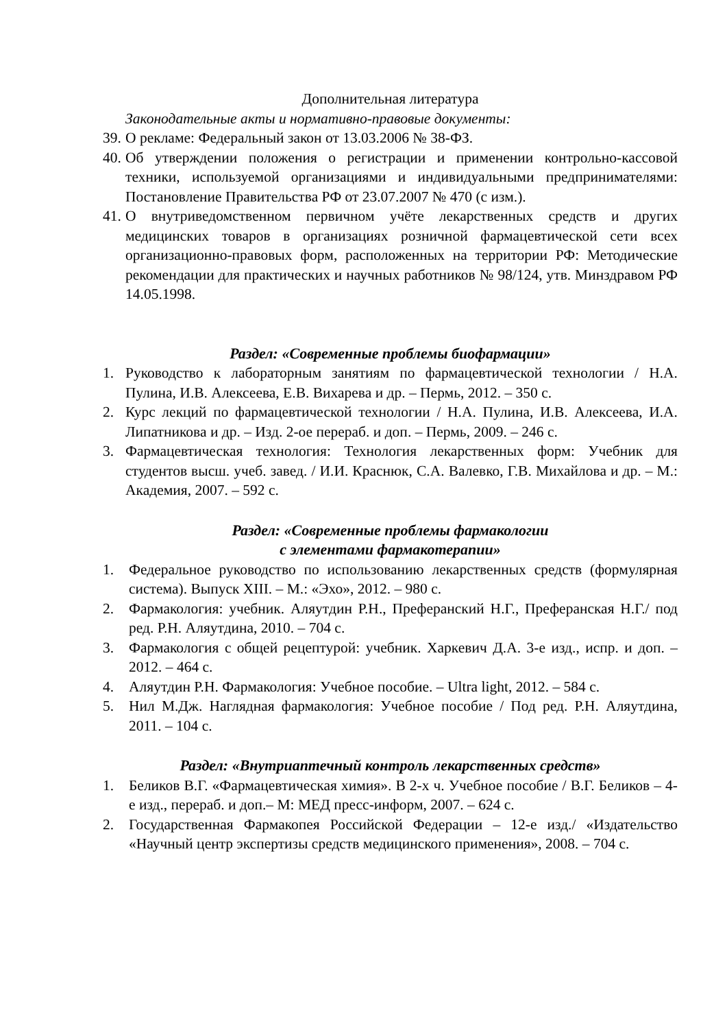Дополнительная литература
Законодательные акты и нормативно-правовые документы:
39. О рекламе: Федеральный закон от 13.03.2006 № 38-ФЗ.
40. Об утверждении положения о регистрации и применении контрольно-кассовой техники, используемой организациями и индивидуальными предпринимателями: Постановление Правительства РФ от 23.07.2007 № 470 (с изм.).
41. О внутриведомственном первичном учёте лекарственных средств и других медицинских товаров в организациях розничной фармацевтической сети всех организационно-правовых форм, расположенных на территории РФ: Методические рекомендации для практических и научных работников № 98/124, утв. Минздравом РФ 14.05.1998.
Раздел: «Современные проблемы биофармации»
1. Руководство к лабораторным занятиям по фармацевтической технологии / Н.А. Пулина, И.В. Алексеева, Е.В. Вихарева и др. – Пермь, 2012. – 350 с.
2. Курс лекций по фармацевтической технологии / Н.А. Пулина, И.В. Алексеева, И.А. Липатникова и др. – Изд. 2-ое перераб. и доп. – Пермь, 2009. – 246 с.
3. Фармацевтическая технология: Технология лекарственных форм: Учебник для студентов высш. учеб. завед. / И.И. Краснюк, С.А. Валевко, Г.В. Михайлова и др. – М.: Академия, 2007. – 592 с.
Раздел: «Современные проблемы фармакологии
с элементами фармакотерапии»
1. Федеральное руководство по использованию лекарственных средств (формулярная система). Выпуск XIII. – М.: «Эхо», 2012. – 980 с.
2. Фармакология: учебник. Аляутдин Р.Н., Преферанский Н.Г., Преферанская Н.Г./ под ред. Р.Н. Аляутдина, 2010. – 704 с.
3. Фармакология с общей рецептурой: учебник. Харкевич Д.А. 3-е изд., испр. и доп. – 2012. – 464 с.
4. Аляутдин Р.Н. Фармакология: Учебное пособие. – Ultra light, 2012. – 584 с.
5. Нил М.Дж. Наглядная фармакология: Учебное пособие / Под ред. Р.Н. Аляутдина, 2011. – 104 с.
Раздел: «Внутриаптечный контроль лекарственных средств»
1. Беликов В.Г. «Фармацевтическая химия». В 2-х ч. Учебное пособие / В.Г. Беликов – 4-е изд., перераб. и доп.– М: МЕД пресс-информ, 2007. – 624 с.
2. Государственная Фармакопея Российской Федерации – 12-е изд./ «Издательство «Научный центр экспертизы средств медицинского применения», 2008. – 704 с.